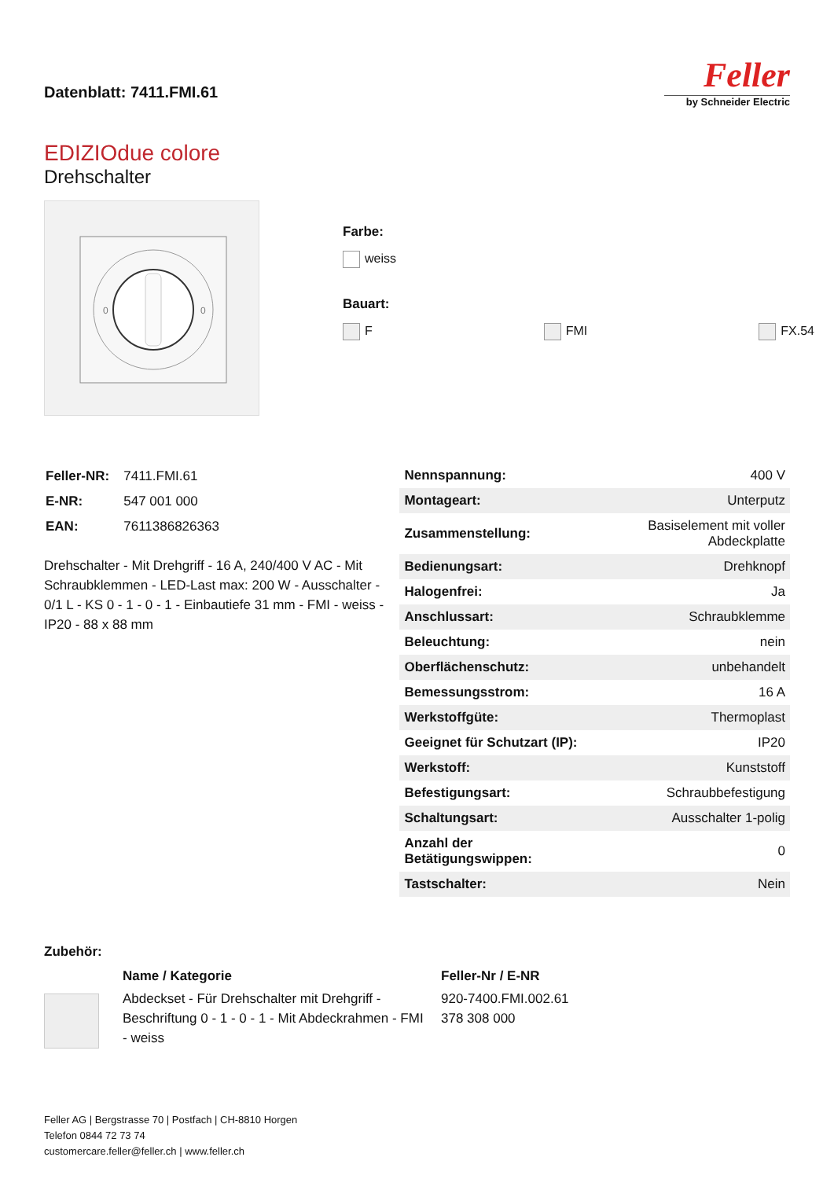Datenblatt: 7411.FMI.61
Feller
by Schneider Electric
EDIZIOdue colore
Drehschalter
0
0
Farbe:
weiss
Bauart:
F FMI FX.54
| Feller-NR: | 7411.FMI.61 |
| E-NR: | 547 001 000 |
| EAN: | 7611386826363 |
Drehschalter - Mit Drehgriff - 16 A, 240/400 V AC - Mit Schraubklemmen - LED-Last max: 200 W - Ausschalter - 0/1 L - KS 0 - 1 - 0 - 1 - Einbautiefe 31 mm - FMI - weiss - IP20 - 88 x 88 mm
| Nennspannung: | 400 V |
| Montageart: | Unterputz |
| Zusammenstellung: | Basiselement mit voller Abdeckplatte |
| Bedienungsart: | Drehknopf |
| Halogenfrei: | Ja |
| Anschlussart: | Schraubklemme |
| Beleuchtung: | nein |
| Oberflächenschutz: | unbehandelt |
| Bemessungsstrom: | 16 A |
| Werkstoffgüte: | Thermoplast |
| Geeignet für Schutzart (IP): | IP20 |
| Werkstoff: | Kunststoff |
| Befestigungsart: | Schraubbefestigung |
| Schaltungsart: | Ausschalter 1-polig |
| Anzahl der Betätigungswippen: | 0 |
| Tastschalter: | Nein |
Zubehör:
| | Name / Kategorie | Feller-Nr / E-NR |
| | Abdeckset - Für Drehschalter mit Drehgriff - Beschriftung 0 - 1 - 0 - 1 - Mit Abdeckrahmen - FMI - weiss | 920-7400.FMI.002.61 378 308 000 |
Feller AG | Bergstrasse 70 | Postfach | CH-8810 Horgen
Telefon 0844 72 73 74
customercare.feller@feller.ch | www.feller.ch